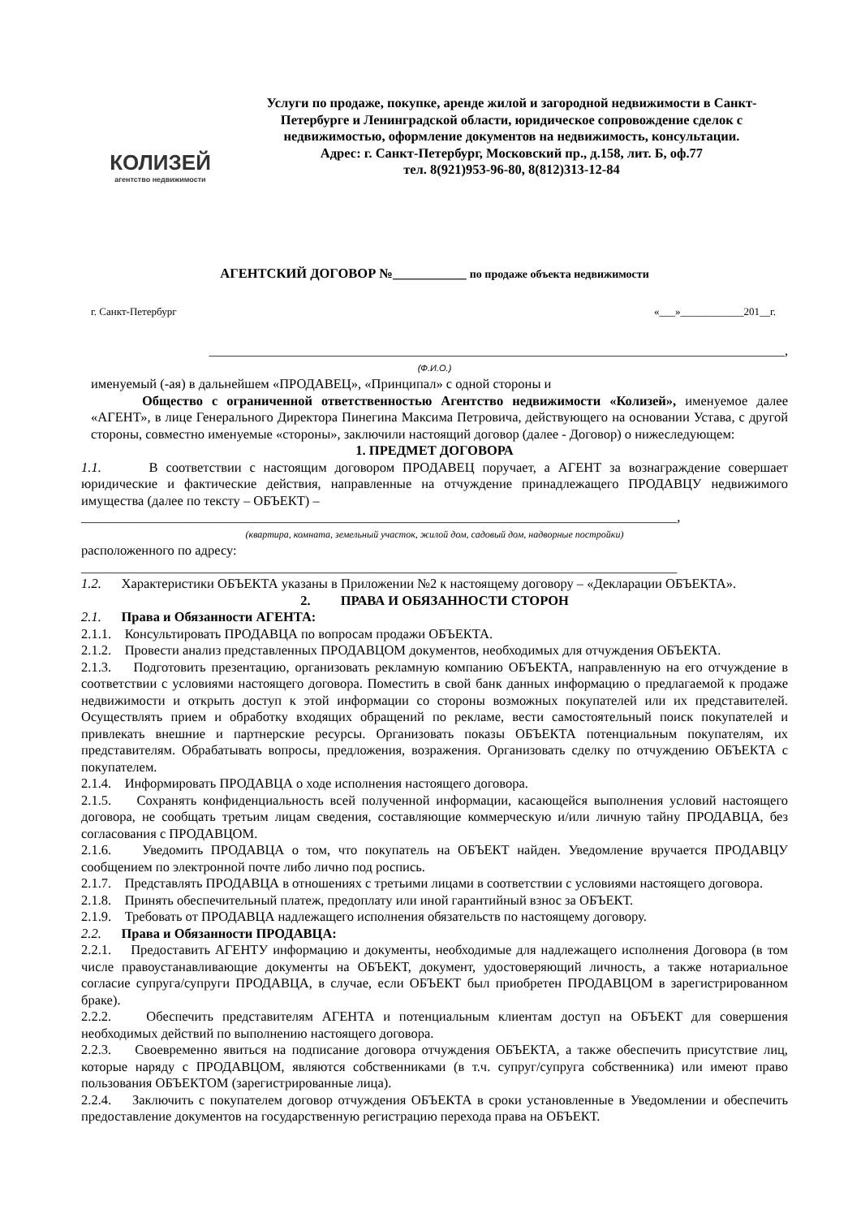КОЛИЗЕЙ
агентство недвижимости
Услуги по продаже, покупке, аренде жилой и загородной недвижимости в Санкт-Петербурге и Ленинградской области, юридическое сопровождение сделок с недвижимостью, оформление документов на недвижимость, консультации.
Адрес: г. Санкт-Петербург, Московский пр., д.158, лит. Б, оф.77
тел. 8(921)953-96-80, 8(812)313-12-84
АГЕНТСКИЙ ДОГОВОР №___________ по продаже объекта недвижимости
г. Санкт-Петербург «___»____________201__г.
______________________________________________________________________________________,
(Ф.И.О.)
именуемый (-ая) в дальнейшем «ПРОДАВЕЦ», «Принципал» с одной стороны и
Общество с ограниченной ответственностью Агентство недвижимости «Колизей», именуемое далее «АГЕНТ», в лице Генерального Директора Пинегина Максима Петровича, действующего на основании Устава, с другой стороны, совместно именуемые «стороны», заключили настоящий договор (далее - Договор) о нижеследующем:
1. ПРЕДМЕТ ДОГОВОРА
1.1. В соответствии с настоящим договором ПРОДАВЕЦ поручает, а АГЕНТ за вознаграждение совершает юридические и фактические действия, направленные на отчуждение принадлежащего ПРОДАВЦУ недвижимого имущества (далее по тексту – ОБЪЕКТ) –
_________________________________________________________________________________________,
(квартира, комната, земельный участок, жилой дом, садовый дом, надворные постройки)
расположенного по адресу:
_________________________________________________________________________________________
1.2. Характеристики ОБЪЕКТА указаны в Приложении №2 к настоящему договору – «Декларации ОБЪЕКТА».
2. ПРАВА И ОБЯЗАННОСТИ СТОРОН
2.1. Права и Обязанности АГЕНТА:
2.1.1. Консультировать ПРОДАВЦА по вопросам продажи ОБЪЕКТА.
2.1.2. Провести анализ представленных ПРОДАВЦОМ документов, необходимых для отчуждения ОБЪЕКТА.
2.1.3. Подготовить презентацию, организовать рекламную компанию ОБЪЕКТА, направленную на его отчуждение в соответствии с условиями настоящего договора. Поместить в свой банк данных информацию о предлагаемой к продаже недвижимости и открыть доступ к этой информации со стороны возможных покупателей или их представителей. Осуществлять прием и обработку входящих обращений по рекламе, вести самостоятельный поиск покупателей и привлекать внешние и партнерские ресурсы. Организовать показы ОБЪЕКТА потенциальным покупателям, их представителям. Обрабатывать вопросы, предложения, возражения. Организовать сделку по отчуждению ОБЪЕКТА с покупателем.
2.1.4. Информировать ПРОДАВЦА о ходе исполнения настоящего договора.
2.1.5. Сохранять конфиденциальность всей полученной информации, касающейся выполнения условий настоящего договора, не сообщать третьим лицам сведения, составляющие коммерческую и/или личную тайну ПРОДАВЦА, без согласования с ПРОДАВЦОМ.
2.1.6. Уведомить ПРОДАВЦА о том, что покупатель на ОБЪЕКТ найден. Уведомление вручается ПРОДАВЦУ сообщением по электронной почте либо лично под роспись.
2.1.7. Представлять ПРОДАВЦА в отношениях с третьими лицами в соответствии с условиями настоящего договора.
2.1.8. Принять обеспечительный платеж, предоплату или иной гарантийный взнос за ОБЪЕКТ.
2.1.9. Требовать от ПРОДАВЦА надлежащего исполнения обязательств по настоящему договору.
2.2. Права и Обязанности ПРОДАВЦА:
2.2.1. Предоставить АГЕНТУ информацию и документы, необходимые для надлежащего исполнения Договора (в том числе правоустанавливающие документы на ОБЪЕКТ, документ, удостоверяющий личность, а также нотариальное согласие супруга/супруги ПРОДАВЦА, в случае, если ОБЪЕКТ был приобретен ПРОДАВЦОМ в зарегистрированном браке).
2.2.2. Обеспечить представителям АГЕНТА и потенциальным клиентам доступ на ОБЪЕКТ для совершения необходимых действий по выполнению настоящего договора.
2.2.3. Своевременно явиться на подписание договора отчуждения ОБЪЕКТА, а также обеспечить присутствие лиц, которые наряду с ПРОДАВЦОМ, являются собственниками (в т.ч. супруг/супруга собственника) или имеют право пользования ОБЪЕКТОМ (зарегистрированные лица).
2.2.4. Заключить с покупателем договор отчуждения ОБЪЕКТА в сроки установленные в Уведомлении и обеспечить предоставление документов на государственную регистрацию перехода права на ОБЪЕКТ.